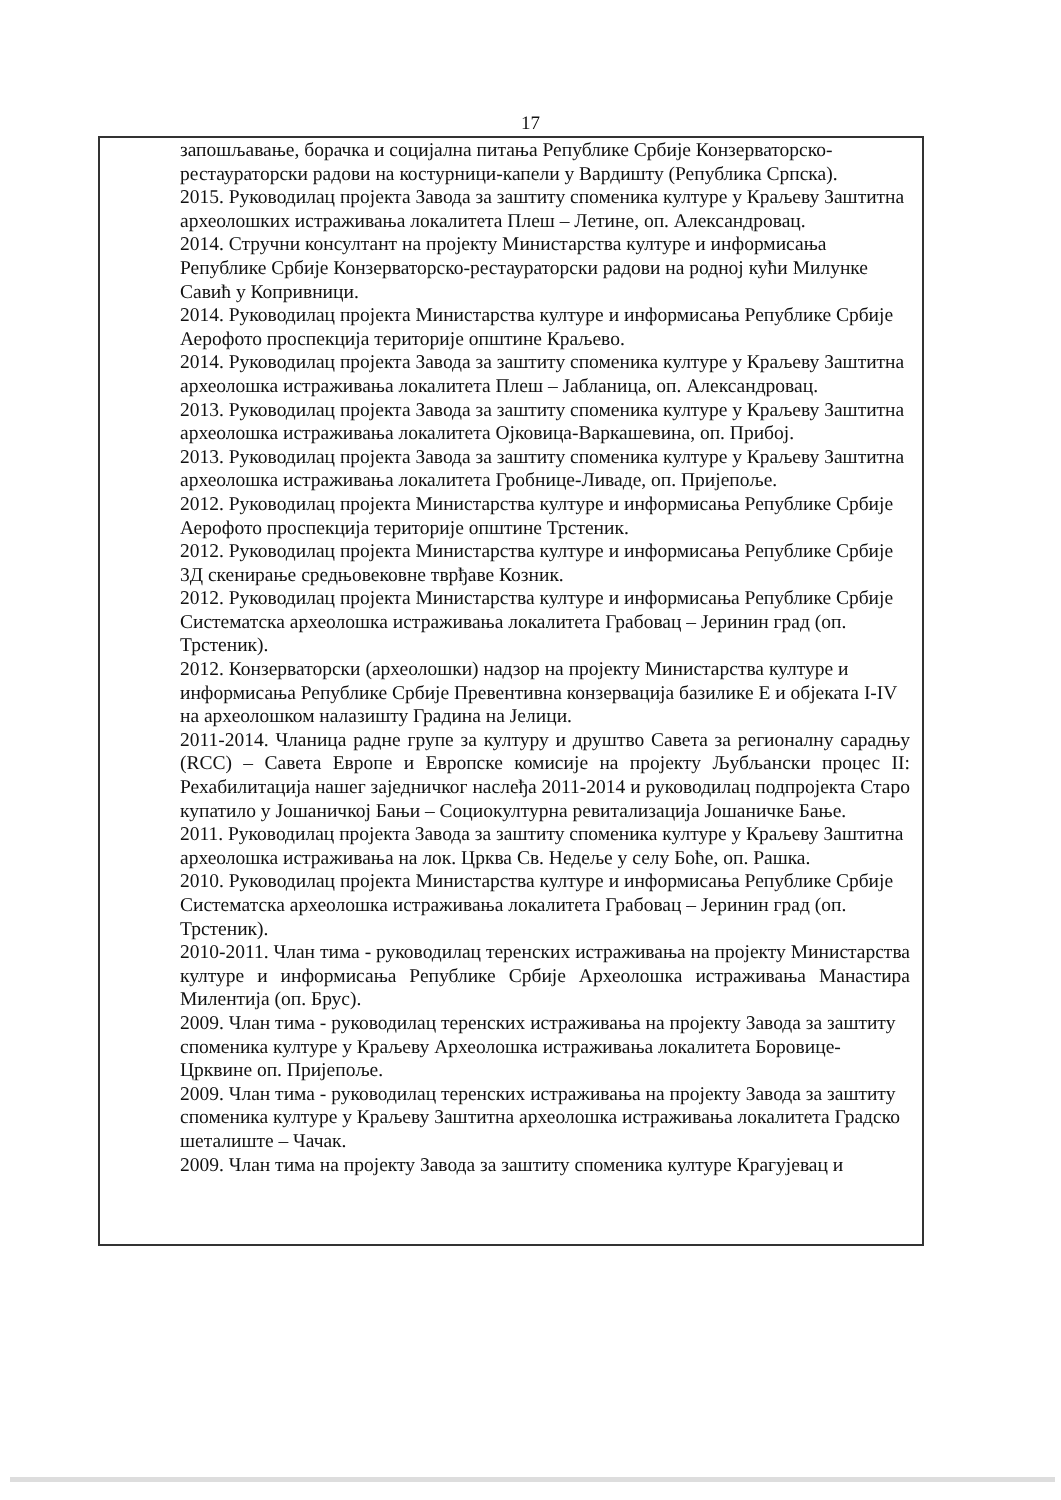17
запошљавање, борачка и социјална питања Републике Србије Конзерваторско-рестаураторски радови на костурници-капели у Вардишту (Република Српска).
2015. Руководилац пројекта Завода за заштиту споменика културе у Краљеву Заштитна археолошких истраживања локалитета Плеш – Летине, оп. Александровац.
2014. Стручни консултант на пројекту Министарства културе и информисања Републике Србије Конзерваторско-рестаураторски радови на родној кући Милунке Савић у Копривници.
2014. Руководилац пројекта Министарства културе и информисања Републике Србије Аерофото проспекција територије општине Краљево.
2014. Руководилац пројекта Завода за заштиту споменика културе у Краљеву Заштитна археолошка истраживања локалитета Плеш – Јабланица, оп. Александровац.
2013. Руководилац пројекта Завода за заштиту споменика културе у Краљеву Заштитна археолошка истраживања локалитета Ојковица-Варкашевина, оп. Прибој.
2013. Руководилац пројекта Завода за заштиту споменика културе у Краљеву Заштитна археолошка истраживања локалитета Гробнице-Ливаде, оп. Пријепоље.
2012. Руководилац пројекта Министарства културе и информисања Републике Србије Аерофото проспекција територије општине Трстеник.
2012. Руководилац пројекта Министарства културе и информисања Републике Србије 3Д скенирање средњовековне тврђаве Козник.
2012. Руководилац пројекта Министарства културе и информисања Републике Србије Систематска археолошка истраживања локалитета Грабовац – Јеринин град (оп. Трстеник).
2012. Конзерваторски (археолошки) надзор на пројекту Министарства културе и информисања Републике Србије Превентивна конзервација базилике Е и објеката I-IV на археолошком налазишту Градина на Јелици.
2011-2014. Чланица радне групе за културу и друштво Савета за регионалну сарадњу (RCC) – Савета Европе и Европске комисије на пројекту Љубљански процес II: Рехабилитација нашег заједничког наслеђа 2011-2014 и руководилац подпројекта Старо купатило у Јошаничкој Бањи – Социокултурна ревитализација Јошаничке Бање.
2011. Руководилац пројекта Завода за заштиту споменика културе у Краљеву Заштитна археолошка истраживања на лок. Црква Св. Недеље у селу Боће, оп. Рашка.
2010. Руководилац пројекта Министарства културе и информисања Републике Србије Систематска археолошка истраживања локалитета Грабовац – Јеринин град (оп. Трстеник).
2010-2011. Члан тима - руководилац теренских истраживања на пројекту Министарства културе и информисања Републике Србије Археолошка истраживања Манастира Милентија (оп. Брус).
2009. Члан тима - руководилац теренских истраживања на пројекту Завода за заштиту споменика културе у Краљеву Археолошка истраживања локалитета Боровице-Црквине оп. Пријепоље.
2009. Члан тима - руководилац теренских истраживања на пројекту Завода за заштиту споменика културе у Краљеву Заштитна археолошка истраживања локалитета Градско шеталиште – Чачак.
2009. Члан тима на пројекту Завода за заштиту споменика културе Крагујевац и